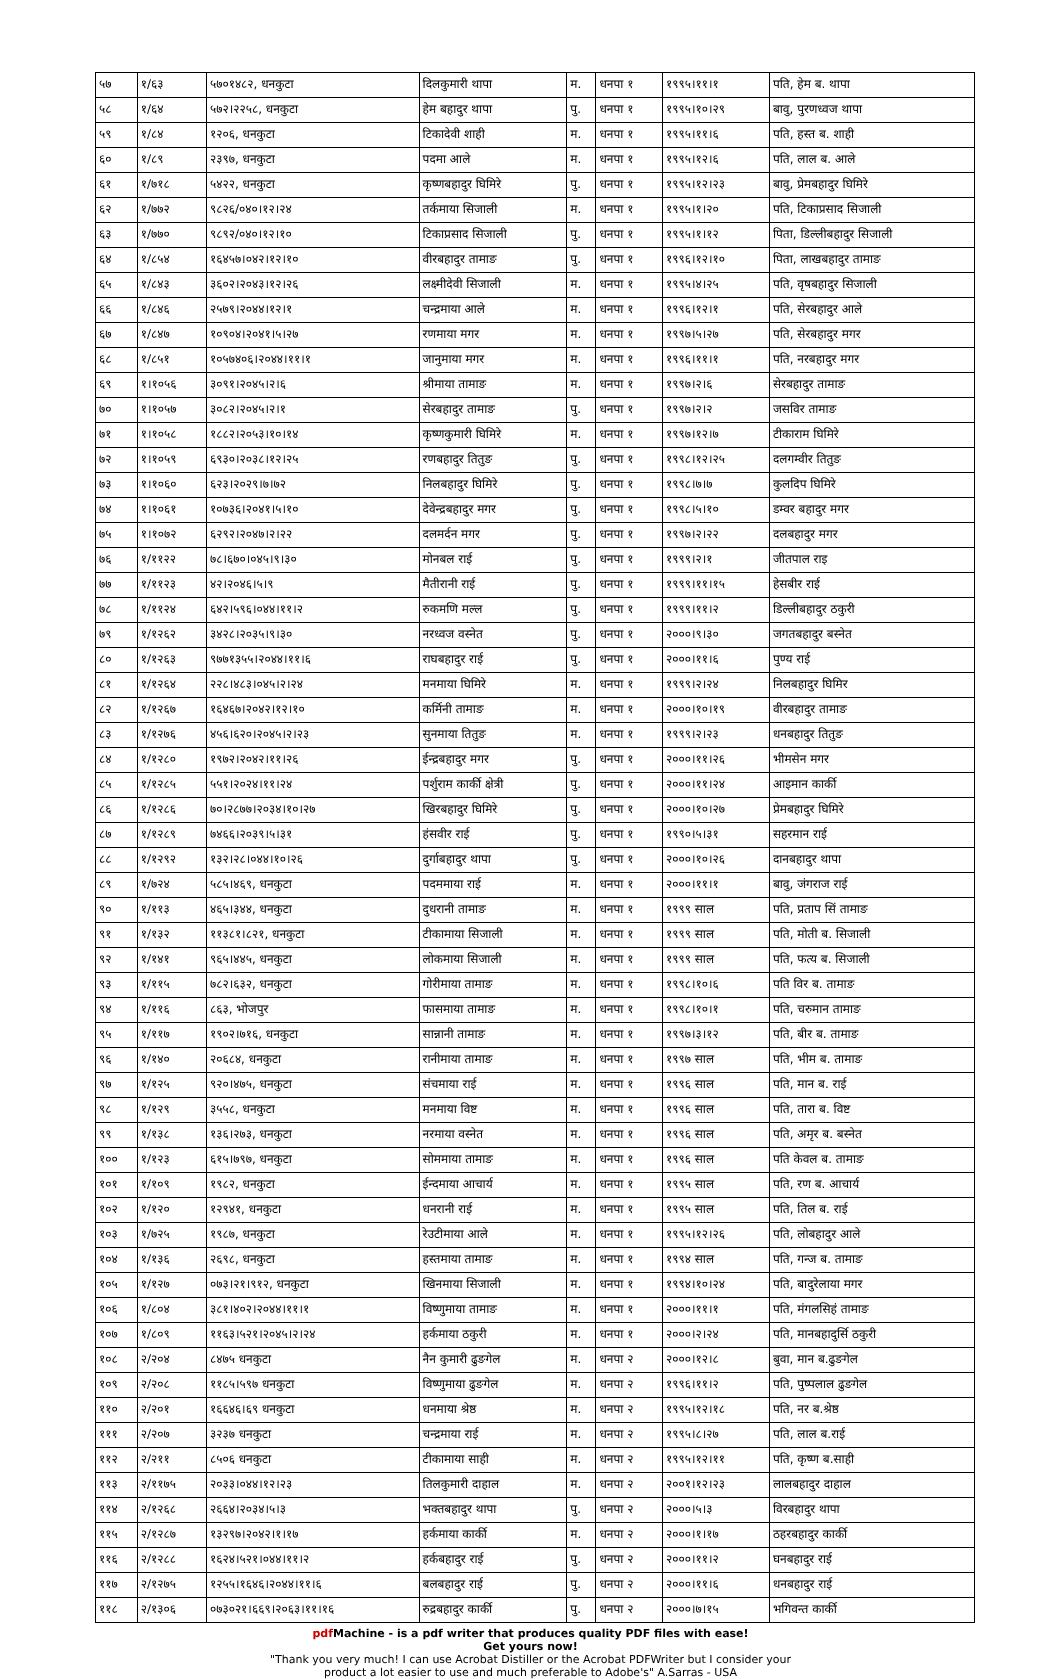| ५७ | १/६३ | ५७०१४८२, धनकुटा | दिलकुमारी थापा | म. | धनपा १ | १९९५।११।१ | पति, हेम ब. थापा |
| ५८ | १/६४ | ५७२।२२५८, धनकुटा | हेम बहादुर थापा | पु. | धनपा १ | १९९५।१०।२९ | बावु, पुरणध्वज थापा |
| ५९ | १/८४ | १२०६, धनकुटा | टिकादेवी शाही | म. | धनपा १ | १९९५।११।६ | पति, हस्त ब. शाही |
| ६० | १/८९ | २३९७, धनकुटा | पदमा आले | म. | धनपा १ | १९९५।१२।६ | पति, लाल ब. आले |
| ६१ | १/७१८ | ५४२२, धनकुटा | कृष्णबहादुर घिमिरे | पु. | धनपा १ | १९९५।१२।२३ | बावु, प्रेमबहादुर घिमिरे |
| ६२ | १/७७२ | ९८२६/०४०।१२।२४ | तर्कमाया सिजाली | म. | धनपा १ | १९९५।१।२० | पति, टिकाप्रसाद सिजाली |
| ६३ | १/७७० | ९८९२/०४०।१२।१० | टिकाप्रसाद सिजाली | पु. | धनपा १ | १९९५।१।१२ | पिता, डिल्लीबहादुर सिजाली |
| ६४ | १/८५४ | १६४५७।०४२।१२।१० | वीरबहादुर तामाङ | पु. | धनपा १ | १९९६।१२।१० | पिता, लाखबहादुर तामाङ |
| ६५ | १/८४३ | ३६०२।२०४३।१२।२६ | लक्ष्मीदेवी सिजाली | म. | धनपा १ | १९९५।४।२५ | पति, वृषबहादुर सिजाली |
| ६६ | १/८४६ | २५७९।२०४४।१२।१ | चन्द्रमाया आले | म. | धनपा १ | १९९६।१२।१ | पति, सेरबहादुर आले |
| ६७ | १/८४७ | १०९०४।२०४१।५।२७ | रणमाया मगर | म. | धनपा १ | १९९७।५।२७ | पति, सेरबहादुर मगर |
| ६८ | १/८५१ | १०५७४०६।२०४४।११।१ | जानुमाया मगर | म. | धनपा १ | १९९६।११।१ | पति, नरबहादुर मगर |
| ६९ | १।१०५६ | ३०९१।२०४५।२।६ | श्रीमाया तामाङ | म. | धनपा १ | १९९७।२।६ | सेरबहादुर तामाङ |
| ७० | १।१०५७ | ३०८२।२०४५।२।१ | सेरबहादुर तामाङ | पु. | धनपा १ | १९९७।२।२ | जसविर तामाङ |
| ७१ | १।१०५८ | १८८२।२०५३।१०।१४ | कृष्णकुमारी घिमिरे | म. | धनपा १ | १९९७।१२।७ | टीकाराम घिमिरे |
| ७२ | १।१०५९ | ६९३०।२०३८।१२।२५ | रणबहादुर तितुङ | पु. | धनपा १ | १९९८।१२।२५ | दलगम्वीर तितुङ |
| ७३ | १।१०६० | ६२३।२०२९।७।७२ | निलबहादुर घिमिरे | पु. | धनपा १ | १९९८।७।७ | कुलदिप घिमिरे |
| ७४ | १।१०६१ | १०७३६।२०४१।५।१० | देवेन्द्रबहादुर मगर | पु. | धनपा १ | १९९८।५।१० | डम्वर बहादुर मगर |
| ७५ | १।१०७२ | ६२९२।२०४७।२।२२ | दलमर्दन मगर | पु. | धनपा १ | १९९७।२।२२ | दलबहादुर मगर |
| ७६ | १/११२२ | ७८।६७०।०४५।९।३० | मोनबल राई | पु. | धनपा १ | १९९९।२।१ | जीतपाल राइ |
| ७७ | १/११२३ | ४२।२०४६।५।९ | मैतीरानी राई | पु. | धनपा १ | १९९९।११।१५ | हेसबीर राई |
| ७८ | १/११२४ | ६४२।५९६।०४४।११।२ | रुकमणि मल्ल | पु. | धनपा १ | १९९९।११।२ | डिल्लीबहादुर ठकुरी |
| ७९ | १/१२६२ | ३४२८।२०३५।९।३० | नरध्वज वस्नेत | पु. | धनपा १ | २०००।९।३० | जगतबहादुर बस्नेत |
| ८० | १/१२६३ | ९७७१३५५।२०४४।११।६ | राघबहादुर राई | पु. | धनपा १ | २०००।११।६ | पुण्य राई |
| ८१ | १/१२६४ | २२८।४८३।०४५।२।२४ | मनमाया घिमिरे | म. | धनपा १ | १९९९।२।२४ | निलबहादुर घिमिर |
| ८२ | १/१२६७ | १६४६७।२०४२।१२।१० | कर्मिनी तामाङ | म. | धनपा १ | २०००।१०।१९ | वीरबहादुर तामाङ |
| ८३ | १/१२७६ | ४५६।६२०।२०४५।२।२३ | सुनमाया तितुङ | म. | धनपा १ | १९९९।२।२३ | धनबहादुर तितुङ |
| ८४ | १/१२८० | १९७२।२०४२।११।२६ | ईन्द्रबहादुर मगर | पु. | धनपा १ | २०००।११।२६ | भीमसेन मगर |
| ८५ | १/१२८५ | ५५१।२०२४।११।२४ | पर्शुराम कार्की क्षेत्री | पु. | धनपा १ | २०००।११।२४ | आइमान कार्की |
| ८६ | १/१२८६ | ७०।२८७७।२०३४।१०।२७ | खिरबहादुर घिमिरे | पु. | धनपा १ | २०००।१०।२७ | प्रेमबहादुर घिमिरे |
| ८७ | १/१२८९ | ७४६६।२०३९।५।३१ | हंसवीर राई | पु. | धनपा १ | १९९०।५।३१ | सहरमान राई |
| ८८ | १/१२९२ | १३२।२८।०४४।१०।२६ | दुर्गाबहादुर थापा | पु. | धनपा १ | २०००।१०।२६ | दानबहादुर थापा |
| ८९ | १/७२४ | ५८५।४६९, धनकुटा | पदममाया राई | म. | धनपा १ | २०००।११।१ | बावु, जंगराज राई |
| ९० | १/११३ | ४६५।३४४, धनकुटा | दुधरानी तामाङ | म. | धनपा १ | १९९९ साल | पति, प्रताप सिं तामाङ |
| ९१ | १/१३२ | ११३८१।८२१, धनकुटा | टीकामाया सिजाली | म. | धनपा १ | १९९९ साल | पति, मोती ब. सिजाली |
| ९२ | १/१४१ | ९६५।४४५, धनकुटा | लोकमाया सिजाली | म. | धनपा १ | १९९९ साल | पति, फत्य ब. सिजाली |
| ९३ | १/११५ | ७८२।६३२, धनकुटा | गोरीमाया तामाङ | म. | धनपा १ | १९९८।१०।६ | पति विर ब. तामाङ |
| ९४ | १/११६ | ८६३, भोजपुर | फासमाया तामाङ | म. | धनपा १ | १९९८।१०।१ | पति, चरुमान तामाङ |
| ९५ | १/११७ | १९०२।७१६, धनकुटा | सान्नानी तामाङ | म. | धनपा १ | १९९७।३।१२ | पति, बीर ब. तामाङ |
| ९६ | १/१४० | २०६८४, धनकुटा | रानीमाया तामाङ | म. | धनपा १ | १९९७ साल | पति, भीम ब. तामाङ |
| ९७ | १/१२५ | ९२०।४७५, धनकुटा | संचमाया राई | म. | धनपा १ | १९९६ साल | पति, मान ब. राई |
| ९८ | १/१२९ | ३५५८, धनकुटा | मनमाया विष्ट | म. | धनपा १ | १९९६ साल | पति, तारा ब. विष्ट |
| ९९ | १/१३८ | १३६।२७३, धनकुटा | नरमाया वस्नेत | म. | धनपा १ | १९९६ साल | पति, अमृर ब. बस्नेत |
| १०० | १/१२३ | ६१५।७९७, धनकुटा | सोममाया तामाङ | म. | धनपा १ | १९९६ साल | पति केवल ब. तामाङ |
| १०१ | १/१०९ | १९८२, धनकुटा | ईन्दमाया आचार्य | म. | धनपा १ | १९९५ साल | पति, रण ब. आचार्य |
| १०२ | १/१२० | १२९४१, धनकुटा | धनरानी राई | म. | धनपा १ | १९९५ साल | पति, तिल ब. राई |
| १०३ | १/७२५ | १९८७, धनकुटा | रेउटीमाया आले | म. | धनपा १ | १९९५।१२।२६ | पति, लोबहादुर आले |
| १०४ | १/१३६ | २६९८, धनकुटा | हस्तमाया तामाङ | म. | धनपा १ | १९९४ साल | पति, गन्ज ब. तामाङ |
| १०५ | १/१२७ | ०७३।२१।९१२, धनकुटा | खिनमाया सिजाली | म. | धनपा १ | १९९४।१०।२४ | पति, बादुरेलाया मगर |
| १०६ | १/८०४ | ३८१।४०२।२०४४।११।१ | विष्णुमाया तामाङ | म. | धनपा १ | २०००।११।१ | पति, मंगलसिहं तामाङ |
| १०७ | १/८०९ | ११६३।५२१।२०४५।२।२४ | हर्कमाया ठकुरी | म. | धनपा १ | २०००।२।२४ | पति, मानबहादुर्सि ठकुरी |
| १०८ | २/२०४ | ८४७५ धनकुटा | नैन कुमारी ढुङगेल | म. | धनपा २ | २०००।१२।८ | बुवा, मान ब.ढुङगेल |
| १०९ | २/२०८ | ११८५।५९७ धनकुटा | विष्णुमाया ढुङगेल | म. | धनपा २ | १९९६।११।२ | पति, पुष्पलाल ढुङगेल |
| ११० | २/२०१ | १६६४६।६९ धनकुटा | धनमाया श्रेष्ठ | म. | धनपा २ | १९९५।१२।१८ | पति, नर ब.श्रेष्ठ |
| १११ | २/२०७ | ३२३७ धनकुटा | चन्द्रमाया राई | म. | धनपा २ | १९९५।८।२७ | पति, लाल ब.राई |
| ११२ | २/२११ | ८५०६ धनकुटा | टीकामाया साही | म. | धनपा २ | १९९५।१२।११ | पति, कृष्ण ब.साही |
| ११३ | २/११७५ | २०३३।०४४।१२।२३ | तिलकुमारी दाहाल | म. | धनपा २ | २००१।१२।२३ | लालबहादुर दाहाल |
| ११४ | २/१२६८ | २६६४।२०३४।५।३ | भक्तबहादुर थापा | पु. | धनपा २ | २०००।५।३ | विरबहादुर थापा |
| ११५ | २/१२८७ | १३२९७।२०४२।१।१७ | हर्कमाया कार्की | म. | धनपा २ | २०००।१।१७ | ठहरबहादुर कार्की |
| ११६ | २/१२८८ | १६२४।५२१।०४४।११।२ | हर्कबहादुर राई | पु. | धनपा २ | २०००।११।२ | घनबहादुर राई |
| ११७ | २/१२७५ | १२५५।१६४६।२०४४।११।६ | बलबहादुर राई | पु. | धनपा २ | २०००।११।६ | धनबहादुर राई |
| ११८ | २/१३०६ | ०७३०२१।६६९।२०६३।११।१६ | रुद्रबहादुर कार्की | पु. | धनपा २ | २०००।७।१५ | भगिवन्त कार्की |
pdf Machine - is a pdf writer that produces quality PDF files with ease!
Get yours now!
"Thank you very much! I can use Acrobat Distiller or the Acrobat PDFWriter but I consider your
product a lot easier to use and much preferable to Adobe's" A.Sarras - USA